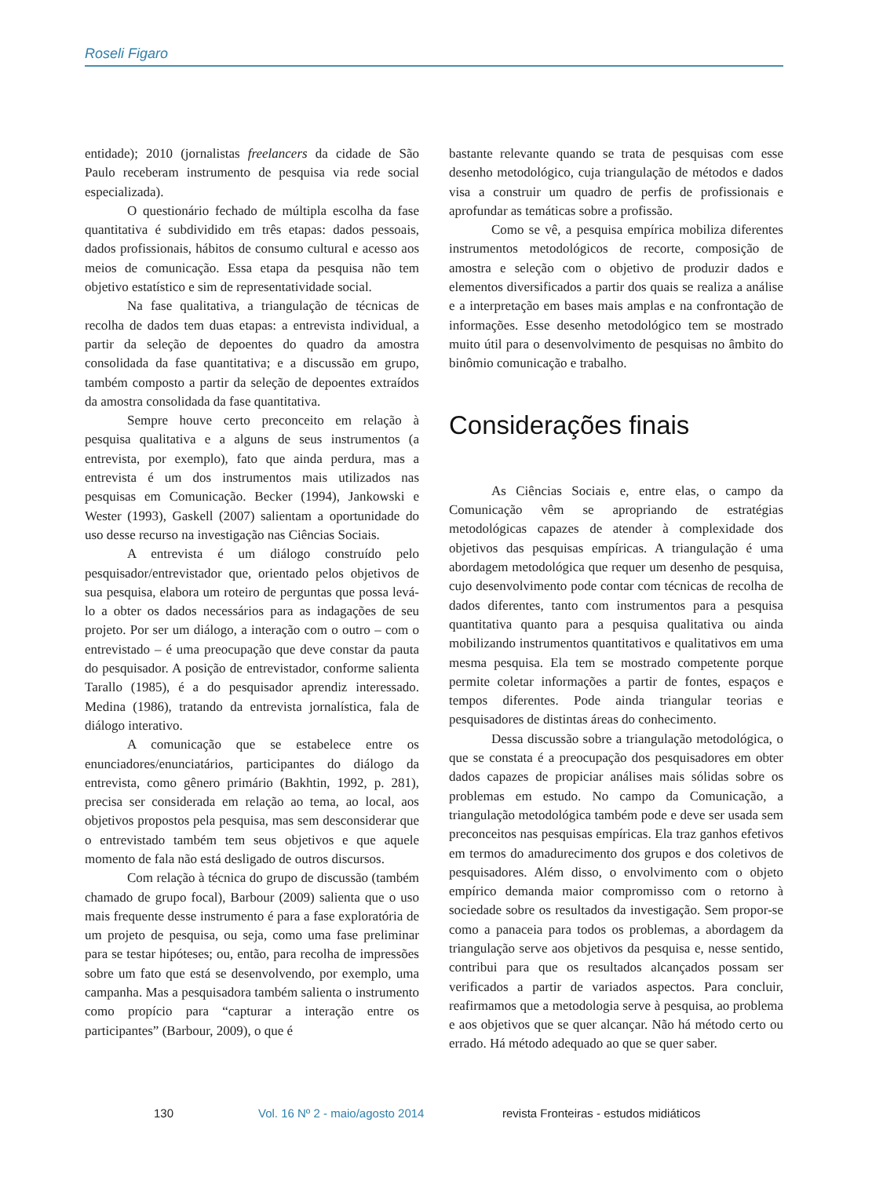Roseli Figaro
entidade); 2010 (jornalistas freelancers da cidade de São Paulo receberam instrumento de pesquisa via rede social especializada).
O questionário fechado de múltipla escolha da fase quantitativa é subdividido em três etapas: dados pessoais, dados profissionais, hábitos de consumo cultural e acesso aos meios de comunicação. Essa etapa da pesquisa não tem objetivo estatístico e sim de representatividade social.
Na fase qualitativa, a triangulação de técnicas de recolha de dados tem duas etapas: a entrevista individual, a partir da seleção de depoentes do quadro da amostra consolidada da fase quantitativa; e a discussão em grupo, também composto a partir da seleção de depoentes extraídos da amostra consolidada da fase quantitativa.
Sempre houve certo preconceito em relação à pesquisa qualitativa e a alguns de seus instrumentos (a entrevista, por exemplo), fato que ainda perdura, mas a entrevista é um dos instrumentos mais utilizados nas pesquisas em Comunicação. Becker (1994), Jankowski e Wester (1993), Gaskell (2007) salientam a oportunidade do uso desse recurso na investigação nas Ciências Sociais.
A entrevista é um diálogo construído pelo pesquisador/entrevistador que, orientado pelos objetivos de sua pesquisa, elabora um roteiro de perguntas que possa levá-lo a obter os dados necessários para as indagações de seu projeto. Por ser um diálogo, a interação com o outro – com o entrevistado – é uma preocupação que deve constar da pauta do pesquisador. A posição de entrevistador, conforme salienta Tarallo (1985), é a do pesquisador aprendiz interessado. Medina (1986), tratando da entrevista jornalística, fala de diálogo interativo.
A comunicação que se estabelece entre os enunciadores/enunciatários, participantes do diálogo da entrevista, como gênero primário (Bakhtin, 1992, p. 281), precisa ser considerada em relação ao tema, ao local, aos objetivos propostos pela pesquisa, mas sem desconsiderar que o entrevistado também tem seus objetivos e que aquele momento de fala não está desligado de outros discursos.
Com relação à técnica do grupo de discussão (também chamado de grupo focal), Barbour (2009) salienta que o uso mais frequente desse instrumento é para a fase exploratória de um projeto de pesquisa, ou seja, como uma fase preliminar para se testar hipóteses; ou, então, para recolha de impressões sobre um fato que está se desenvolvendo, por exemplo, uma campanha. Mas a pesquisadora também salienta o instrumento como propício para “capturar a interação entre os participantes” (Barbour, 2009), o que é
bastante relevante quando se trata de pesquisas com esse desenho metodológico, cuja triangulação de métodos e dados visa a construir um quadro de perfis de profissionais e aprofundar as temáticas sobre a profissão.
Como se vê, a pesquisa empírica mobiliza diferentes instrumentos metodológicos de recorte, composição de amostra e seleção com o objetivo de produzir dados e elementos diversificados a partir dos quais se realiza a análise e a interpretação em bases mais amplas e na confrontação de informações. Esse desenho metodológico tem se mostrado muito útil para o desenvolvimento de pesquisas no âmbito do binômio comunicação e trabalho.
Considerações finais
As Ciências Sociais e, entre elas, o campo da Comunicação vêm se apropriando de estratégias metodológicas capazes de atender à complexidade dos objetivos das pesquisas empíricas. A triangulação é uma abordagem metodológica que requer um desenho de pesquisa, cujo desenvolvimento pode contar com técnicas de recolha de dados diferentes, tanto com instrumentos para a pesquisa quantitativa quanto para a pesquisa qualitativa ou ainda mobilizando instrumentos quantitativos e qualitativos em uma mesma pesquisa. Ela tem se mostrado competente porque permite coletar informações a partir de fontes, espaços e tempos diferentes. Pode ainda triangular teorias e pesquisadores de distintas áreas do conhecimento.
Dessa discussão sobre a triangulação metodológica, o que se constata é a preocupação dos pesquisadores em obter dados capazes de propiciar análises mais sólidas sobre os problemas em estudo. No campo da Comunicação, a triangulação metodológica também pode e deve ser usada sem preconceitos nas pesquisas empíricas. Ela traz ganhos efetivos em termos do amadurecimento dos grupos e dos coletivos de pesquisadores. Além disso, o envolvimento com o objeto empírico demanda maior compromisso com o retorno à sociedade sobre os resultados da investigação. Sem propor-se como a panaceia para todos os problemas, a abordagem da triangulação serve aos objetivos da pesquisa e, nesse sentido, contribui para que os resultados alcançados possam ser verificados a partir de variados aspectos. Para concluir, reafirmamos que a metodologia serve à pesquisa, ao problema e aos objetivos que se quer alcançar. Não há método certo ou errado. Há método adequado ao que se quer saber.
130 Vol. 16 Nº 2 - maio/agosto 2014 revista Fronteiras - estudos midiáticos